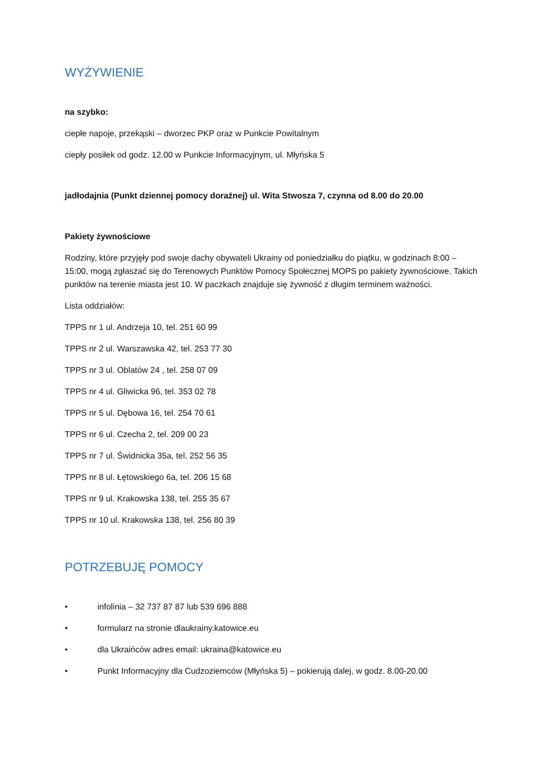WYŻYWIENIE
na szybko:
ciepłe napoje, przekąski – dworzec PKP oraz w Punkcie Powitalnym
ciepły posiłek od godz. 12.00 w Punkcie Informacyjnym, ul. Młyńska 5
jadłodajnia (Punkt dziennej pomocy doraźnej) ul. Wita Stwosza 7, czynna od 8.00 do 20.00
Pakiety żywnościowe
Rodziny, które przyjęły pod swoje dachy obywateli Ukrainy od poniedziałku do piątku, w godzinach 8:00 – 15:00, mogą zgłaszać się do Terenowych Punktów Pomocy Społecznej MOPS po pakiety żywnościowe. Takich punktów na terenie miasta jest 10. W paczkach znajduje się żywność z długim terminem ważności.
Lista oddziałów:
TPPS nr 1 ul. Andrzeja 10, tel. 251 60 99
TPPS nr 2 ul. Warszawska 42, tel. 253 77 30
TPPS nr 3 ul. Oblatów 24 , tel. 258 07 09
TPPS nr 4 ul. Gliwicka 96, tel. 353 02 78
TPPS nr 5 ul. Dębowa 16, tel. 254 70 61
TPPS nr 6 ul. Czecha 2, tel. 209 00 23
TPPS nr 7 ul. Świdnicka 35a, tel. 252 56 35
TPPS nr 8 ul. Łętowskiego 6a, tel. 206 15 68
TPPS nr 9 ul. Krakowska 138, tel. 255 35 67
TPPS nr 10 ul. Krakowska 138, tel. 256 80 39
POTRZEBUJĘ POMOCY
• infolinia – 32 737 87 87 lub 539 696 888
• formularz na stronie dlaukrainy.katowice.eu
• dla Ukraińców adres email: ukraina@katowice.eu
• Punkt Informacyjny dla Cudzoziemców (Młyńska 5) – pokierują dalej, w godz. 8.00-20.00